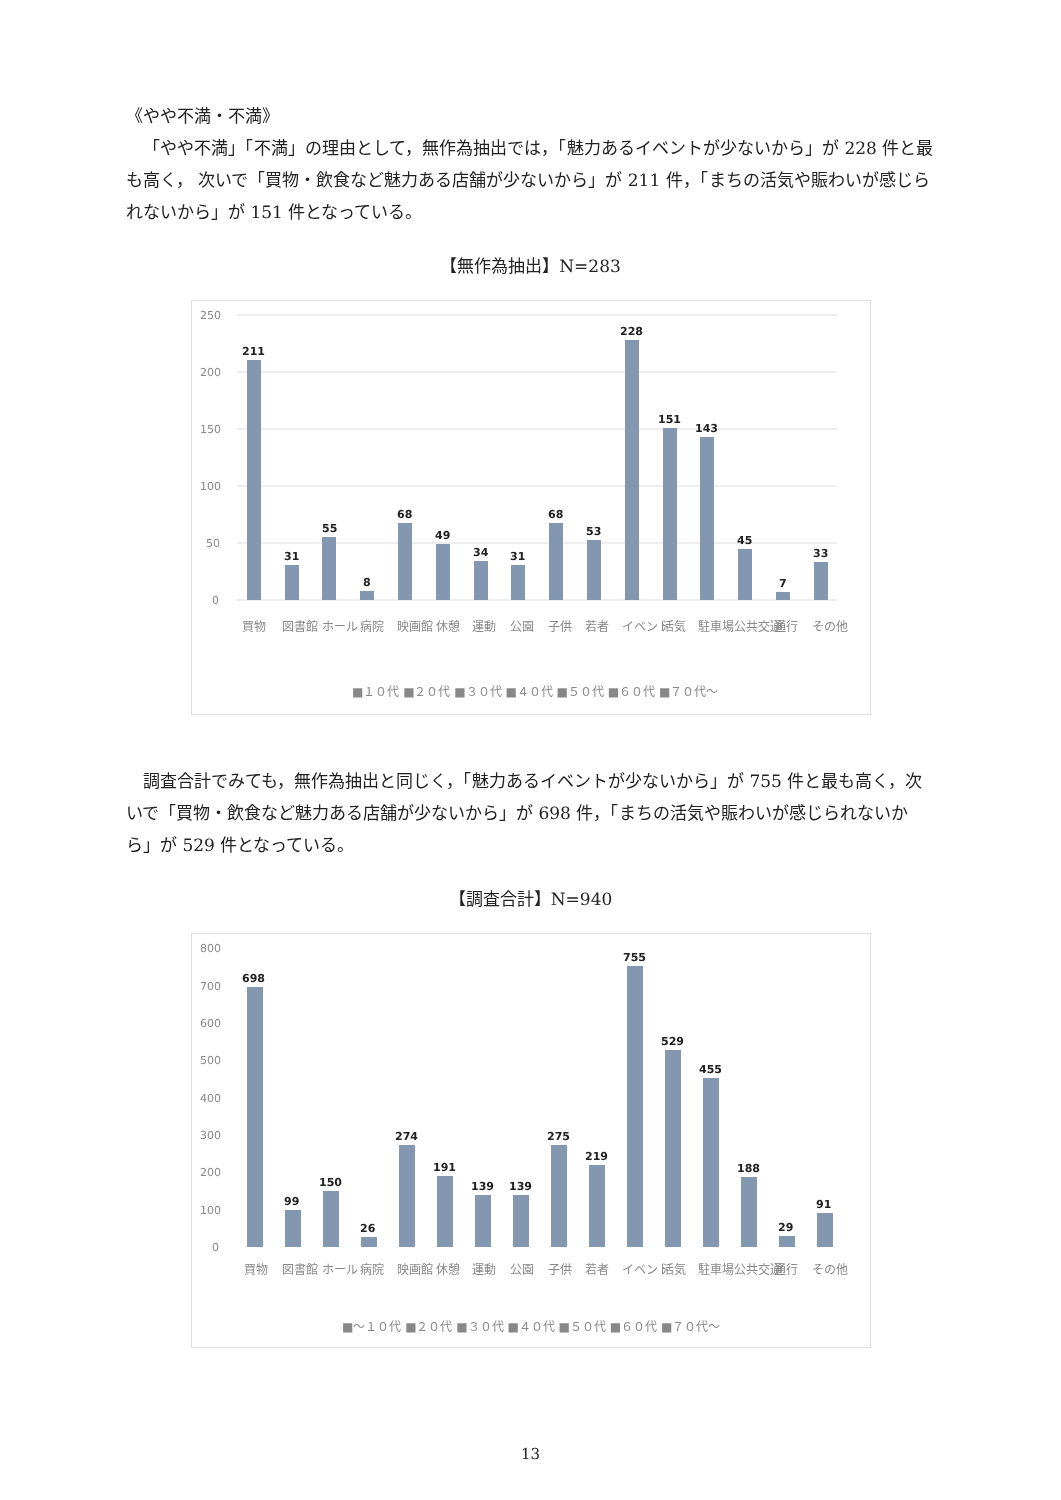《やや不満・不満》
「やや不満」「不満」の理由として，無作為抽出では，「魅力あるイベントが少ないから」が 228 件と最も高く， 次いで「買物・飲食など魅力ある店舗が少ないから」が 211 件，「まちの活気や賑わいが感じられないから」が 151 件となっている。
【無作為抽出】N=283
250
200
150
100
50
0
211
31
55
8
68
49
34
31
68
53
228
151
143
45
7
33
買物
図書館
ホール
病院
映画館
休憩
運動
公園
子供
若者
イベント
活気
駐車場
公共交通
通行
その他
■１０代 ■２０代 ■３０代 ■４０代 ■５０代 ■６０代 ■７０代～
調査合計でみても，無作為抽出と同じく，「魅力あるイベントが少ないから」が 755 件と最も高く，次いで「買物・飲食など魅力ある店舗が少ないから」が 698 件，「まちの活気や賑わいが感じられないから」が 529 件となっている。
【調査合計】N=940
800
700
600
500
400
300
200
100
0
698
99
150
26
274
191
139
139
275
219
755
529
455
188
29
91
買物
図書館
ホール
病院
映画館
休憩
運動
公園
子供
若者
イベント
活気
駐車場
公共交通
通行
その他
■～１０代 ■２０代 ■３０代 ■４０代 ■５０代 ■６０代 ■７０代～
13